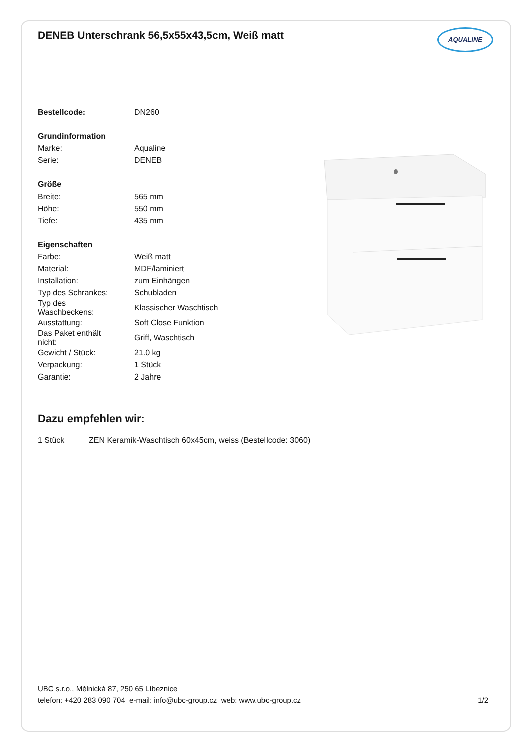DENEB Unterschrank 56,5x55x43,5cm, Weiß matt
AQUALINE
| Bestellcode: | DN260 |
| Grundinformation | |
| Marke: | Aqualine |
| Serie: | DENEB |
| Größe | |
| Breite: | 565 mm |
| Höhe: | 550 mm |
| Tiefe: | 435 mm |
| Eigenschaften | |
| Farbe: | Weiß matt |
| Material: | MDF/laminiert |
| Installation: | zum Einhängen |
| Typ des Schrankes: | Schubladen |
| Typ des Waschbeckens: | Klassischer Waschtisch |
| Ausstattung: | Soft Close Funktion |
| Das Paket enthält nicht: | Griff, Waschtisch |
| Gewicht / Stück: | 21.0 kg |
| Verpackung: | 1 Stück |
| Garantie: | 2 Jahre |
Dazu empfehlen wir:
| 1 Stück | ZEN Keramik-Waschtisch 60x45cm, weiss (Bestellcode: 3060) |
UBC s.r.o., Mělnická 87, 250 65 Líbeznice
telefon: +420 283 090 704 e-mail: info@ubc-group.cz web: www.ubc-group.cz 1/2